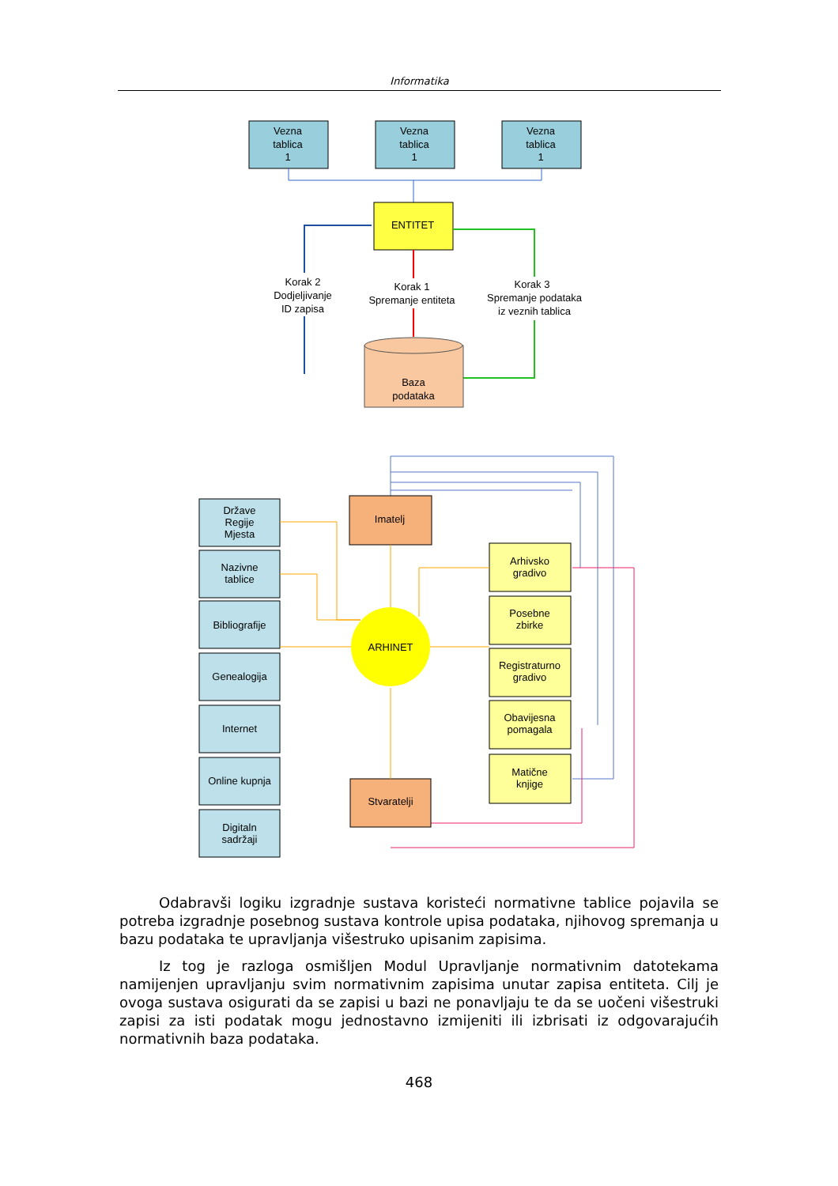Informatika
Vezna
tablica
1
Vezna
tablica
1
Vezna
tablica
1
ENTITET
Baza
podataka
Korak 2
Dodjeljivanje
ID zapisa
Korak 1
Spremanje entiteta
Korak 3
Spremanje podataka
iz veznih tablica
Države
Regije
Mjesta
Nazivne
tablice
Bibliografije
Genealogija
Internet
Online kupnja
Digitaln
sadržaji
Imatelj
Stvaratelji
Arhivsko
gradivo
Posebne
zbirke
Registraturno
gradivo
Obavijesna
pomagala
Matične
knjige
ARHINET
Odabravši logiku izgradnje sustava koristeći normativne tablice pojavila se potreba izgradnje posebnog sustava kontrole upisa podataka, njihovog spremanja u bazu podataka te upravljanja višestruko upisanim zapisima.
Iz tog je razloga osmišljen Modul Upravljanje normativnim datotekama namijenjen upravljanju svim normativnim zapisima unutar zapisa entiteta. Cilj je ovoga sustava osigurati da se zapisi u bazi ne ponavljaju te da se uočeni višestruki zapisi za isti podatak mogu jednostavno izmijeniti ili izbrisati iz odgovarajućih normativnih baza podataka.
468